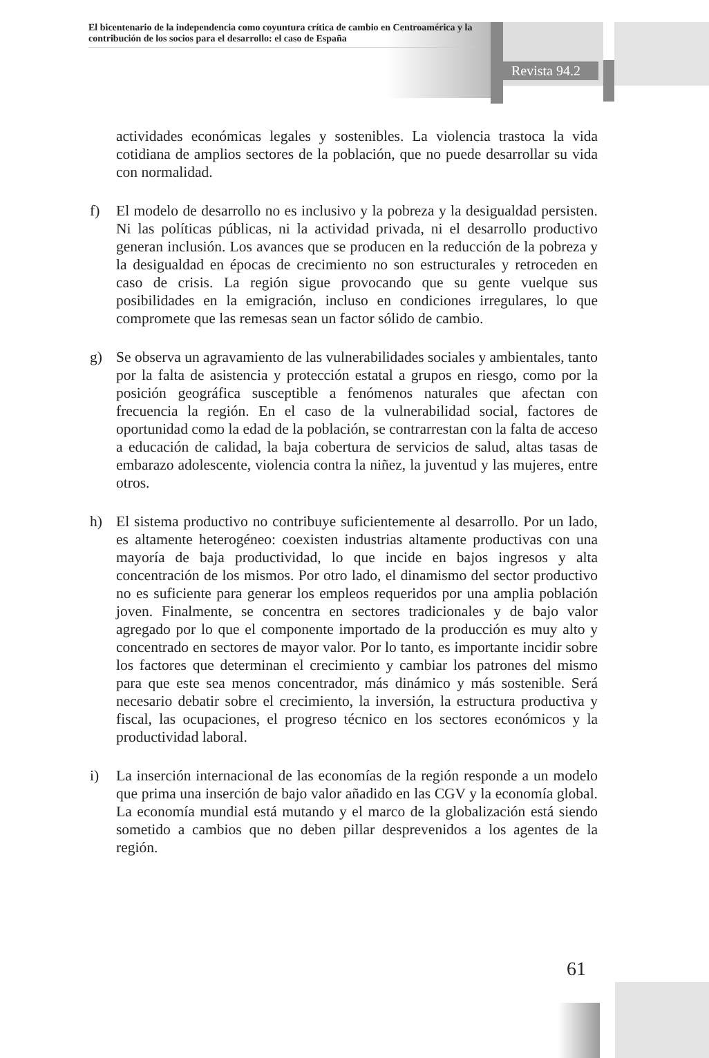El bicentenario de la independencia como coyuntura crítica de cambio en Centroamérica y la contribución de los socios para el desarrollo: el caso de España
Revista 94.2
actividades económicas legales y sostenibles. La violencia trastoca la vida cotidiana de amplios sectores de la población, que no puede desarrollar su vida con normalidad.
f) El modelo de desarrollo no es inclusivo y la pobreza y la desigualdad persisten. Ni las políticas públicas, ni la actividad privada, ni el desarrollo productivo generan inclusión. Los avances que se producen en la reducción de la pobreza y la desigualdad en épocas de crecimiento no son estructurales y retroceden en caso de crisis. La región sigue provocando que su gente vuelque sus posibilidades en la emigración, incluso en condiciones irregulares, lo que compromete que las remesas sean un factor sólido de cambio.
g) Se observa un agravamiento de las vulnerabilidades sociales y ambientales, tanto por la falta de asistencia y protección estatal a grupos en riesgo, como por la posición geográfica susceptible a fenómenos naturales que afectan con frecuencia la región. En el caso de la vulnerabilidad social, factores de oportunidad como la edad de la población, se contrarrestan con la falta de acceso a educación de calidad, la baja cobertura de servicios de salud, altas tasas de embarazo adolescente, violencia contra la niñez, la juventud y las mujeres, entre otros.
h) El sistema productivo no contribuye suficientemente al desarrollo. Por un lado, es altamente heterogéneo: coexisten industrias altamente productivas con una mayoría de baja productividad, lo que incide en bajos ingresos y alta concentración de los mismos. Por otro lado, el dinamismo del sector productivo no es suficiente para generar los empleos requeridos por una amplia población joven. Finalmente, se concentra en sectores tradicionales y de bajo valor agregado por lo que el componente importado de la producción es muy alto y concentrado en sectores de mayor valor. Por lo tanto, es importante incidir sobre los factores que determinan el crecimiento y cambiar los patrones del mismo para que este sea menos concentrador, más dinámico y más sostenible. Será necesario debatir sobre el crecimiento, la inversión, la estructura productiva y fiscal, las ocupaciones, el progreso técnico en los sectores económicos y la productividad laboral.
i) La inserción internacional de las economías de la región responde a un modelo que prima una inserción de bajo valor añadido en las CGV y la economía global. La economía mundial está mutando y el marco de la globalización está siendo sometido a cambios que no deben pillar desprevenidos a los agentes de la región.
61